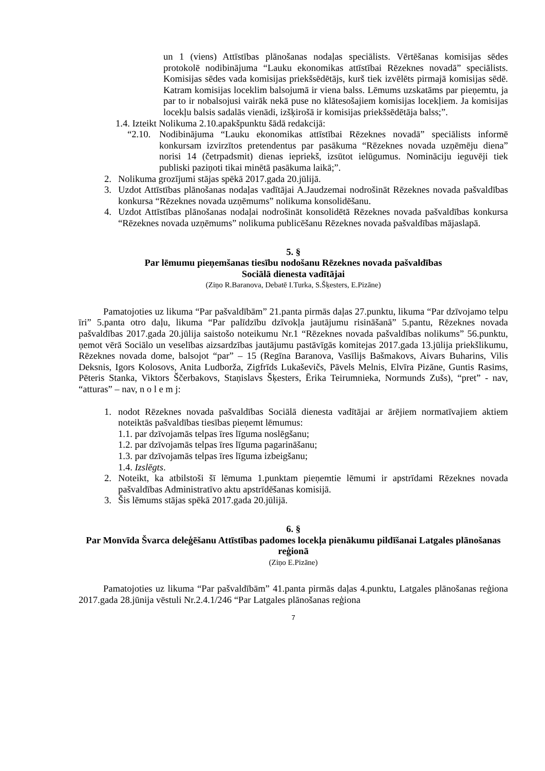un 1 (viens) Attīstības plānošanas nodaļas speciālists. Vērtēšanas komisijas sēdes protokolē nodibinājuma “Lauku ekonomikas attīstībai Rēzeknes novadā” speciālists. Komisijas sēdes vada komisijas priekšsēdētājs, kurš tiek izvēlēts pirmajā komisijas sēdē. Katram komisijas loceklim balsojumā ir viena balss. Lēmums uzskatāms par pieņemtu, ja par to ir nobalsojusi vairāk nekā puse no klātesošajiem komisijas locekļiem. Ja komisijas locekļu balsis sadalās vienādi, izšķirošā ir komisijas priekšsēdētāja balss;”.
1.4. Izteikt Nolikuma 2.10.apakšpunktu šādā redakcijā:
“2.10.
Nodibinājuma “Lauku ekonomikas attīstībai Rēzeknes novadā” speciālists informē konkursam izvirzītos pretendentus par pasākuma “Rēzeknes novada uzņēmēju diena” norisi 14 (četrpadsmit) dienas iepriekš, izsūtot ielūgumus. Nomināciju ieguvēji tiek publiski paziņoti tikai minētā pasākuma laikā;”.
2. Nolikuma grozījumi stājas spēkā 2017.gada 20.jūlijā.
3. Uzdot Attīstības plānošanas nodaļas vadītājai A.Jaudzemai nodrošināt Rēzeknes novada pašvaldības konkursa “Rēzeknes novada uzņēmums” nolikuma konsolidēšanu.
4. Uzdot Attīstības plānošanas nodaļai nodrošināt konsolidētā Rēzeknes novada pašvaldības konkursa “Rēzeknes novada uzņēmums” nolikuma publicēšanu Rēzeknes novada pašvaldības mājaslapā.
5. §
Par lēmumu pieņemšanas tiesību nodošanu Rēzeknes novada pašvaldības
Sociālā dienesta vadītājai
(Ziņo R.Baranova, Debatē I.Turka, S.Šķesters, E.Pizāne)
Pamatojoties uz likuma “Par pašvaldībām” 21.panta pirmās daļas 27.punktu, likuma “Par dzīvojamo telpu īri” 5.panta otro daļu, likuma “Par palīdzību dzīvokļa jautājumu risināšanā” 5.pantu, Rēzeknes novada pašvaldības 2017.gada 20.jūlija saistošo noteikumu Nr.1 “Rēzeknes novada pašvaldības nolikums” 56.punktu, ņemot vērā Sociālo un veselības aizsardzības jautājumu pastāvīgās komitejas 2017.gada 13.jūlija priekšlikumu, Rēzeknes novada dome, balsojot “par” – 15 (Regīna Baranova, Vasīlijs Bašmakovs, Aivars Buharins, Vilis Deksnis, Igors Kolosovs, Anita Ludborža, Zigfrīds Lukaševičs, Pāvels Melnis, Elvīra Pizāne, Guntis Rasims, Pēteris Stanka, Viktors Ščerbakovs, Staņislavs Šķesters, Ērika Teirumnieka, Normunds Zušs), “pret” - nav, “atturas” – nav, n o l e m j:
1. nodot Rēzeknes novada pašvaldības Sociālā dienesta vadītājai ar ārējiem normatīvajiem aktiem noteiktās pašvaldības tiesības pieņemt lēmumus:
1.1. par dzīvojamās telpas īres līguma noslēgšanu;
1.2. par dzīvojamās telpas īres līguma pagarināšanu;
1.3. par dzīvojamās telpas īres līguma izbeigšanu;
1.4. Izslēgts.
2. Noteikt, ka atbilstoši šī lēmuma 1.punktam pieņemtie lēmumi ir apstrīdami Rēzeknes novada pašvaldības Administratīvo aktu apstrīdēšanas komisijā.
3. Šis lēmums stājas spēkā 2017.gada 20.jūlijā.
6. §
Par Monvīda Švarca deleģēšanu Attīstības padomes locekļa pienākumu pildīšanai Latgales plānošanas reģionā
(Ziņo E.Pizāne)
Pamatojoties uz likuma “Par pašvaldībām” 41.panta pirmās daļas 4.punktu, Latgales plānošanas reģiona 2017.gada 28.jūnija vēstuli Nr.2.4.1/246 “Par Latgales plānošanas reģiona
7